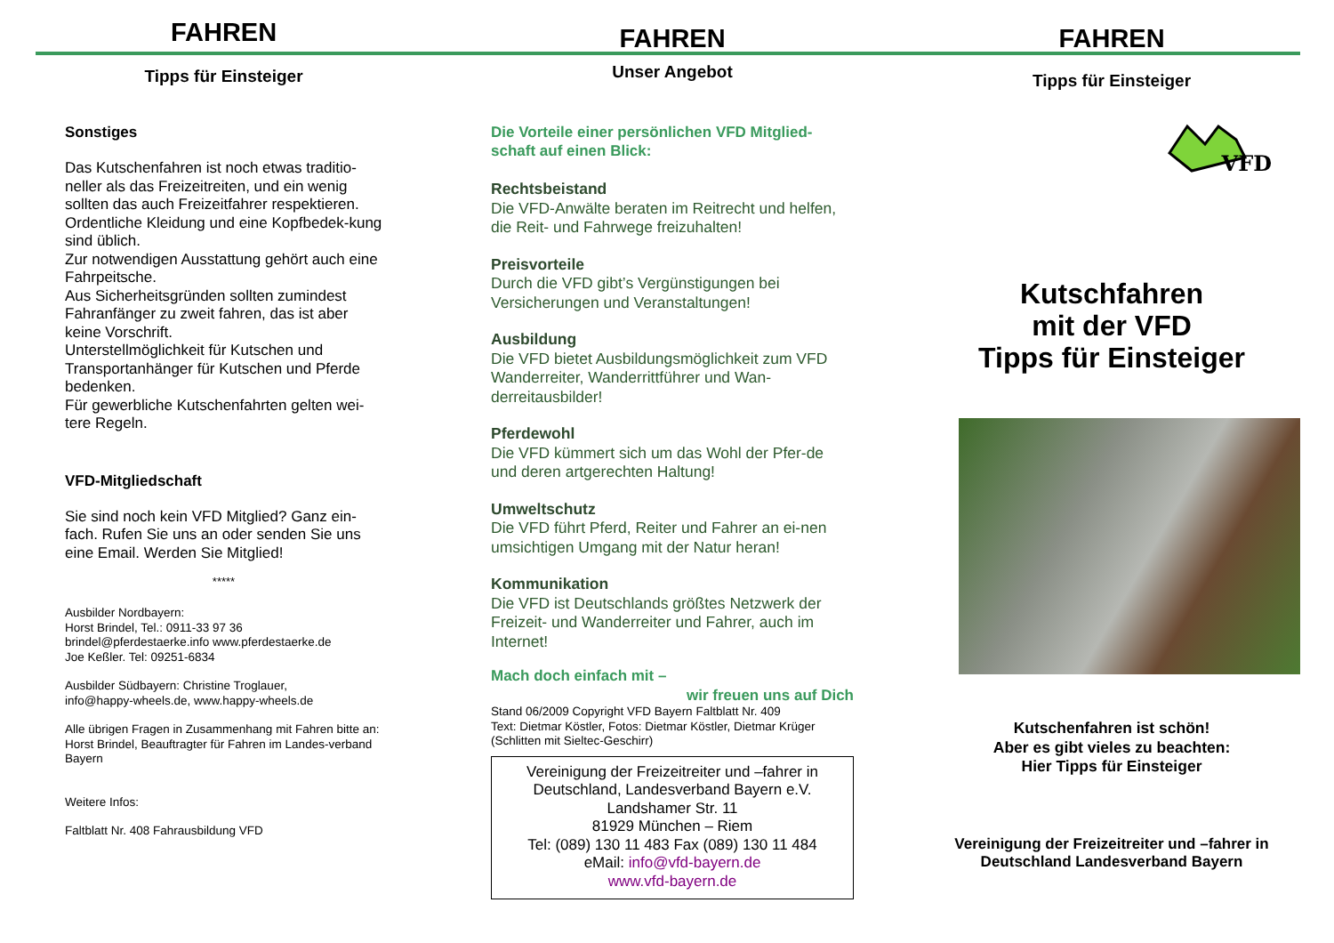FAHREN
Tipps für Einsteiger
Sonstiges
Das Kutschenfahren ist noch etwas traditio-neller als das Freizeitreiten, und ein wenig sollten das auch Freizeitfahrer respektieren. Ordentliche Kleidung und eine Kopfbedek-kung sind üblich.
Zur notwendigen Ausstattung gehört auch eine Fahrpeitsche.
Aus Sicherheitsgründen sollten zumindest Fahranfänger zu zweit fahren, das ist aber keine Vorschrift.
Unterstellmöglichkeit für Kutschen und Transportanhänger für Kutschen und Pferde bedenken.
Für gewerbliche Kutschenfahrten gelten wei-tere Regeln.
VFD-Mitgliedschaft
Sie sind noch kein VFD Mitglied? Ganz ein-fach. Rufen Sie uns an oder senden Sie uns eine Email. Werden Sie Mitglied!
*****
Ausbilder Nordbayern:
Horst Brindel, Tel.: 0911-33 97 36
brindel@pferdestaerke.info www.pferdestaerke.de
Joe Keßler. Tel: 09251-6834
Ausbilder Südbayern: Christine Troglauer,
info@happy-wheels.de, www.happy-wheels.de
Alle übrigen Fragen in Zusammenhang mit Fahren bitte an: Horst Brindel, Beauftragter für Fahren im Landes-verband Bayern
Weitere Infos:
Faltblatt Nr. 408 Fahrausbildung VFD
FAHREN
Unser Angebot
Die Vorteile einer persönlichen VFD Mitglied-schaft auf einen Blick:
Rechtsbeistand
Die VFD-Anwälte beraten im Reitrecht und helfen, die Reit- und Fahrwege freizuhalten!
Preisvorteile
Durch die VFD gibt’s Vergünstigungen bei Versicherungen und Veranstaltungen!
Ausbildung
Die VFD bietet Ausbildungsmöglichkeit zum VFD Wanderreiter, Wanderrittführer und Wan-derreitausbilder!
Pferdewohl
Die VFD kümmert sich um das Wohl der Pfer-de und deren artgerechten Haltung!
Umweltschutz
Die VFD führt Pferd, Reiter und Fahrer an ei-nen umsichtigen Umgang mit der Natur heran!
Kommunikation
Die VFD ist Deutschlands größtes Netzwerk der Freizeit- und Wanderreiter und Fahrer, auch im Internet!
Mach doch einfach mit –
wir freuen uns auf Dich
Stand 06/2009 Copyright VFD Bayern Faltblatt Nr. 409
Text: Dietmar Köstler, Fotos: Dietmar Köstler, Dietmar Krüger (Schlitten mit Sieltec-Geschirr)
Vereinigung der Freizeitreiter und –fahrer in Deutschland, Landesverband Bayern e.V.
Landshamer Str. 11
81929 München – Riem
Tel: (089) 130 11 483 Fax (089) 130 11 484
eMail: info@vfd-bayern.de
www.vfd-bayern.de
FAHREN
Tipps für Einsteiger
VFD
Kutschfahren
mit der VFD
Tipps für Einsteiger
Kutschenfahren ist schön!
Aber es gibt vieles zu beachten:
Hier Tipps für Einsteiger
Vereinigung der Freizeitreiter und –fahrer in Deutschland Landesverband Bayern